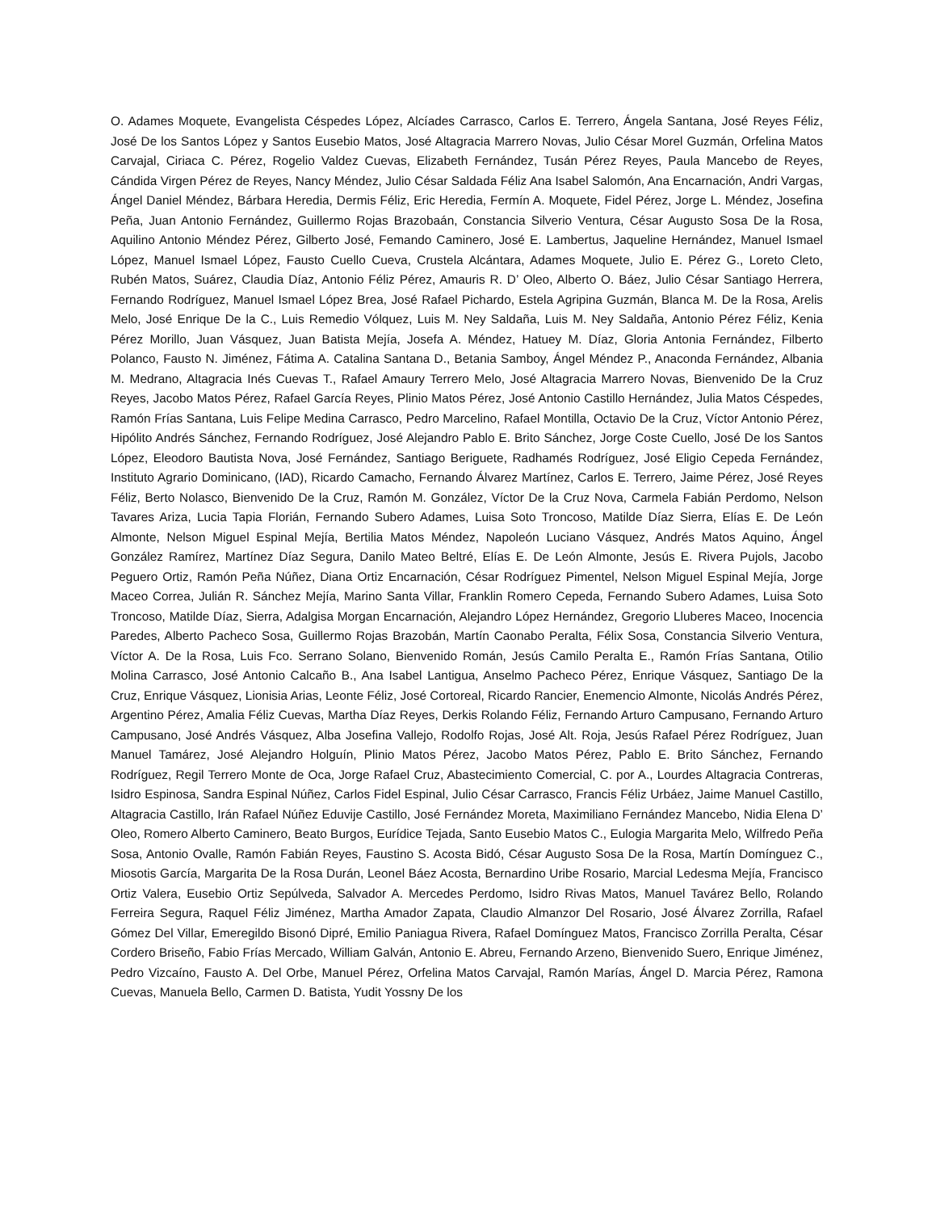O. Adames Moquete, Evangelista Céspedes López, Alcíades Carrasco, Carlos E. Terrero, Ángela Santana, José Reyes Féliz, José De los Santos López y Santos Eusebio Matos, José Altagracia Marrero Novas, Julio César Morel Guzmán, Orfelina Matos Carvajal, Ciriaca C. Pérez, Rogelio Valdez Cuevas, Elizabeth Fernández, Tusán Pérez Reyes, Paula Mancebo de Reyes, Cándida Virgen Pérez de Reyes, Nancy Méndez, Julio César Saldada Féliz Ana Isabel Salomón, Ana Encarnación, Andri Vargas, Ángel Daniel Méndez, Bárbara Heredia, Dermis Féliz, Eric Heredia, Fermín A. Moquete, Fidel Pérez, Jorge L. Méndez, Josefina Peña, Juan Antonio Fernández, Guillermo Rojas Brazobaán, Constancia Silverio Ventura, César Augusto Sosa De la Rosa, Aquilino Antonio Méndez Pérez, Gilberto José, Femando Caminero, José E. Lambertus, Jaqueline Hernández, Manuel Ismael López, Manuel Ismael López, Fausto Cuello Cueva, Crustela Alcántara, Adames Moquete, Julio E. Pérez G., Loreto Cleto, Rubén Matos, Suárez, Claudia Díaz, Antonio Féliz Pérez, Amauris R. D’ Oleo, Alberto O. Báez, Julio César Santiago Herrera, Fernando Rodríguez, Manuel Ismael López Brea, José Rafael Pichardo, Estela Agripina Guzmán, Blanca M. De la Rosa, Arelis Melo, José Enrique De la C., Luis Remedio Vólquez, Luis M. Ney Saldaña, Luis M. Ney Saldaña, Antonio Pérez Féliz, Kenia Pérez Morillo, Juan Vásquez, Juan Batista Mejía, Josefa A. Méndez, Hatuey M. Díaz, Gloria Antonia Fernández, Filberto Polanco, Fausto N. Jiménez, Fátima A. Catalina Santana D., Betania Samboy, Ángel Méndez P., Anaconda Fernández, Albania M. Medrano, Altagracia Inés Cuevas T., Rafael Amaury Terrero Melo, José Altagracia Marrero Novas, Bienvenido De la Cruz Reyes, Jacobo Matos Pérez, Rafael García Reyes, Plinio Matos Pérez, José Antonio Castillo Hernández, Julia Matos Céspedes, Ramón Frías Santana, Luis Felipe Medina Carrasco, Pedro Marcelino, Rafael Montilla, Octavio De la Cruz, Víctor Antonio Pérez, Hipólito Andrés Sánchez, Fernando Rodríguez, José Alejandro Pablo E. Brito Sánchez, Jorge Coste Cuello, José De los Santos López, Eleodoro Bautista Nova, José Fernández, Santiago Beriguete, Radhamés Rodríguez, José Eligio Cepeda Fernández, Instituto Agrario Dominicano, (IAD), Ricardo Camacho, Fernando Álvarez Martínez, Carlos E. Terrero, Jaime Pérez, José Reyes Féliz, Berto Nolasco, Bienvenido De la Cruz, Ramón M. González, Víctor De la Cruz Nova, Carmela Fabián Perdomo, Nelson Tavares Ariza, Lucia Tapia Florián, Fernando Subero Adames, Luisa Soto Troncoso, Matilde Díaz Sierra, Elías E. De León Almonte, Nelson Miguel Espinal Mejía, Bertilia Matos Méndez, Napoleón Luciano Vásquez, Andrés Matos Aquino, Ángel González Ramírez, Martínez Díaz Segura, Danilo Mateo Beltré, Elías E. De León Almonte, Jesús E. Rivera Pujols, Jacobo Peguero Ortiz, Ramón Peña Núñez, Diana Ortiz Encarnación, César Rodríguez Pimentel, Nelson Miguel Espinal Mejía, Jorge Maceo Correa, Julián R. Sánchez Mejía, Marino Santa Villar, Franklin Romero Cepeda, Fernando Subero Adames, Luisa Soto Troncoso, Matilde Díaz, Sierra, Adalgisa Morgan Encarnación, Alejandro López Hernández, Gregorio Lluberes Maceo, Inocencia Paredes, Alberto Pacheco Sosa, Guillermo Rojas Brazobán, Martín Caonabo Peralta, Félix Sosa, Constancia Silverio Ventura, Víctor A. De la Rosa, Luis Fco. Serrano Solano, Bienvenido Román, Jesús Camilo Peralta E., Ramón Frías Santana, Otilio Molina Carrasco, José Antonio Calcaño B., Ana Isabel Lantigua, Anselmo Pacheco Pérez, Enrique Vásquez, Santiago De la Cruz, Enrique Vásquez, Lionisia Arias, Leonte Féliz, José Cortoreal, Ricardo Rancier, Enemencio Almonte, Nicolás Andrés Pérez, Argentino Pérez, Amalia Féliz Cuevas, Martha Díaz Reyes, Derkis Rolando Féliz, Fernando Arturo Campusano, Fernando Arturo Campusano, José Andrés Vásquez, Alba Josefina Vallejo, Rodolfo Rojas, José Alt. Roja, Jesús Rafael Pérez Rodríguez, Juan Manuel Tamárez, José Alejandro Holguín, Plinio Matos Pérez, Jacobo Matos Pérez, Pablo E. Brito Sánchez, Fernando Rodríguez, Regil Terrero Monte de Oca, Jorge Rafael Cruz, Abastecimiento Comercial, C. por A., Lourdes Altagracia Contreras, Isidro Espinosa, Sandra Espinal Núñez, Carlos Fidel Espinal, Julio César Carrasco, Francis Féliz Urbáez, Jaime Manuel Castillo, Altagracia Castillo, Irán Rafael Núñez Eduvije Castillo, José Fernández Moreta, Maximiliano Fernández Mancebo, Nidia Elena D’ Oleo, Romero Alberto Caminero, Beato Burgos, Eurídice Tejada, Santo Eusebio Matos C., Eulogia Margarita Melo, Wilfredo Peña Sosa, Antonio Ovalle, Ramón Fabián Reyes, Faustino S. Acosta Bidó, César Augusto Sosa De la Rosa, Martín Domínguez C., Miosotis García, Margarita De la Rosa Durán, Leonel Báez Acosta, Bernardino Uribe Rosario, Marcial Ledesma Mejía, Francisco Ortiz Valera, Eusebio Ortiz Sepúlveda, Salvador A. Mercedes Perdomo, Isidro Rivas Matos, Manuel Tavárez Bello, Rolando Ferreira Segura, Raquel Féliz Jiménez, Martha Amador Zapata, Claudio Almanzor Del Rosario, José Álvarez Zorrilla, Rafael Gómez Del Villar, Emeregildo Bisonó Dipré, Emilio Paniagua Rivera, Rafael Domínguez Matos, Francisco Zorrilla Peralta, César Cordero Briseño, Fabio Frías Mercado, William Galván, Antonio E. Abreu, Fernando Arzeno, Bienvenido Suero, Enrique Jiménez, Pedro Vizcaíno, Fausto A. Del Orbe, Manuel Pérez, Orfelina Matos Carvajal, Ramón Marías, Ángel D. Marcia Pérez, Ramona Cuevas, Manuela Bello, Carmen D. Batista, Yudit Yossny De los